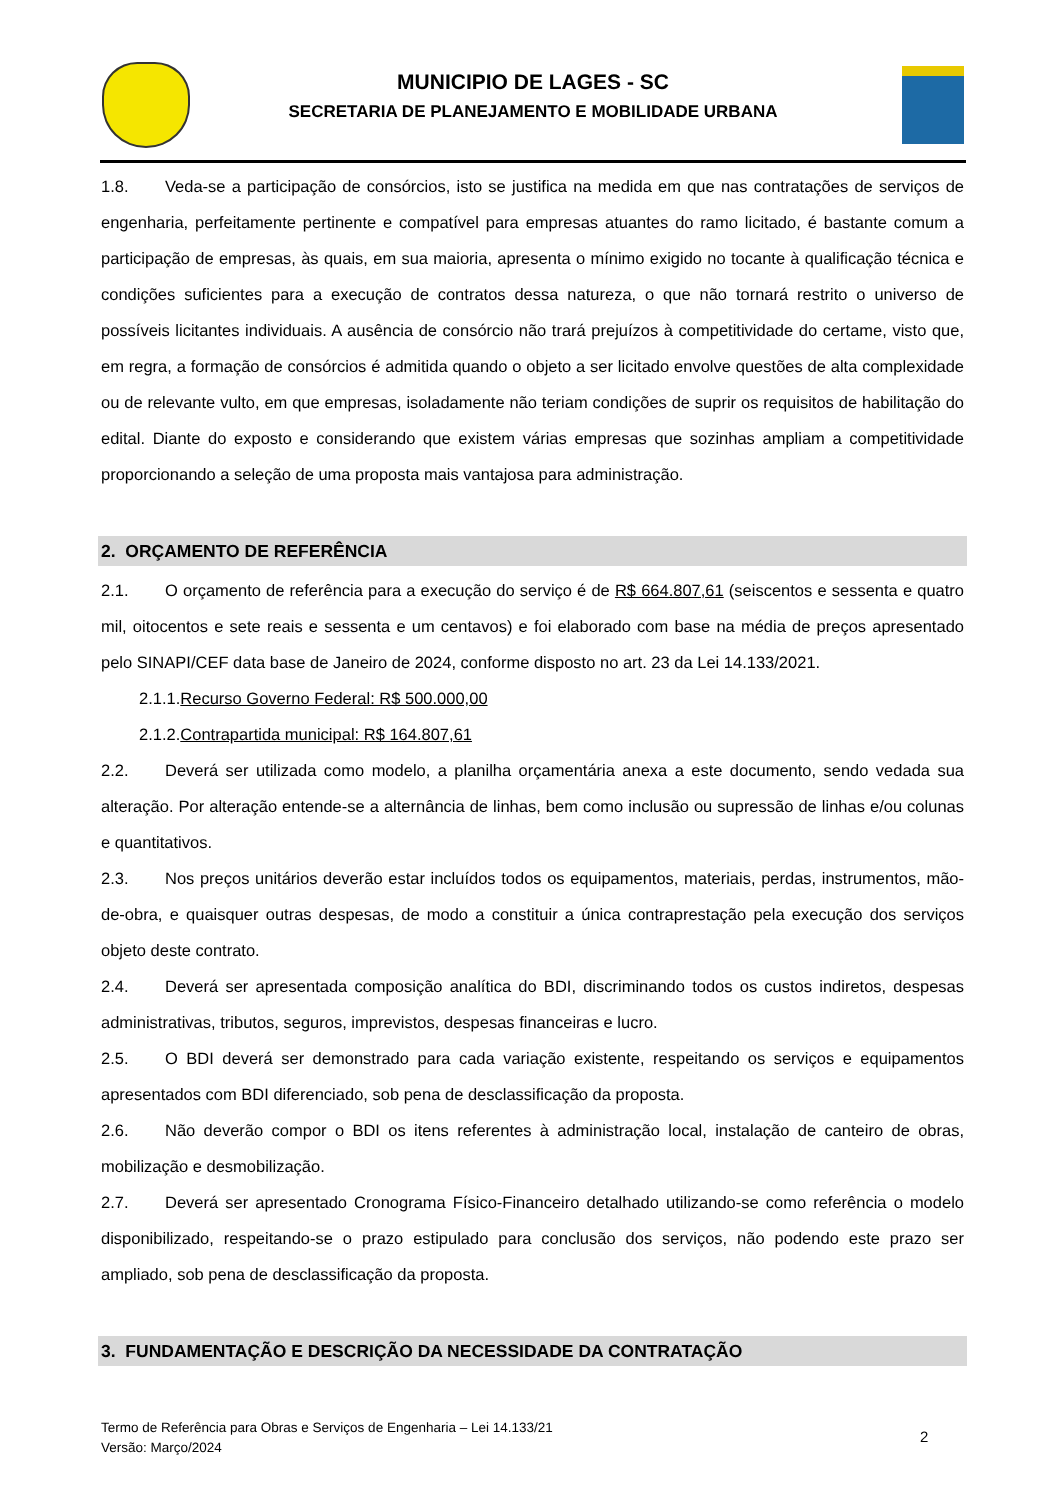MUNICIPIO DE LAGES - SC
SECRETARIA DE PLANEJAMENTO E MOBILIDADE URBANA
1.8. Veda-se a participação de consórcios, isto se justifica na medida em que nas contratações de serviços de engenharia, perfeitamente pertinente e compatível para empresas atuantes do ramo licitado, é bastante comum a participação de empresas, às quais, em sua maioria, apresenta o mínimo exigido no tocante à qualificação técnica e condições suficientes para a execução de contratos dessa natureza, o que não tornará restrito o universo de possíveis licitantes individuais. A ausência de consórcio não trará prejuízos à competitividade do certame, visto que, em regra, a formação de consórcios é admitida quando o objeto a ser licitado envolve questões de alta complexidade ou de relevante vulto, em que empresas, isoladamente não teriam condições de suprir os requisitos de habilitação do edital. Diante do exposto e considerando que existem várias empresas que sozinhas ampliam a competitividade proporcionando a seleção de uma proposta mais vantajosa para administração.
2. ORÇAMENTO DE REFERÊNCIA
2.1. O orçamento de referência para a execução do serviço é de R$ 664.807,61 (seiscentos e sessenta e quatro mil, oitocentos e sete reais e sessenta e um centavos) e foi elaborado com base na média de preços apresentado pelo SINAPI/CEF data base de Janeiro de 2024, conforme disposto no art. 23 da Lei 14.133/2021.
2.1.1.Recurso Governo Federal: R$ 500.000,00
2.1.2.Contrapartida municipal: R$ 164.807,61
2.2. Deverá ser utilizada como modelo, a planilha orçamentária anexa a este documento, sendo vedada sua alteração. Por alteração entende-se a alternância de linhas, bem como inclusão ou supressão de linhas e/ou colunas e quantitativos.
2.3. Nos preços unitários deverão estar incluídos todos os equipamentos, materiais, perdas, instrumentos, mão-de-obra, e quaisquer outras despesas, de modo a constituir a única contraprestação pela execução dos serviços objeto deste contrato.
2.4. Deverá ser apresentada composição analítica do BDI, discriminando todos os custos indiretos, despesas administrativas, tributos, seguros, imprevistos, despesas financeiras e lucro.
2.5. O BDI deverá ser demonstrado para cada variação existente, respeitando os serviços e equipamentos apresentados com BDI diferenciado, sob pena de desclassificação da proposta.
2.6. Não deverão compor o BDI os itens referentes à administração local, instalação de canteiro de obras, mobilização e desmobilização.
2.7. Deverá ser apresentado Cronograma Físico-Financeiro detalhado utilizando-se como referência o modelo disponibilizado, respeitando-se o prazo estipulado para conclusão dos serviços, não podendo este prazo ser ampliado, sob pena de desclassificação da proposta.
3. FUNDAMENTAÇÃO E DESCRIÇÃO DA NECESSIDADE DA CONTRATAÇÃO
Termo de Referência para Obras e Serviços de Engenharia – Lei 14.133/21
Versão: Março/2024
2